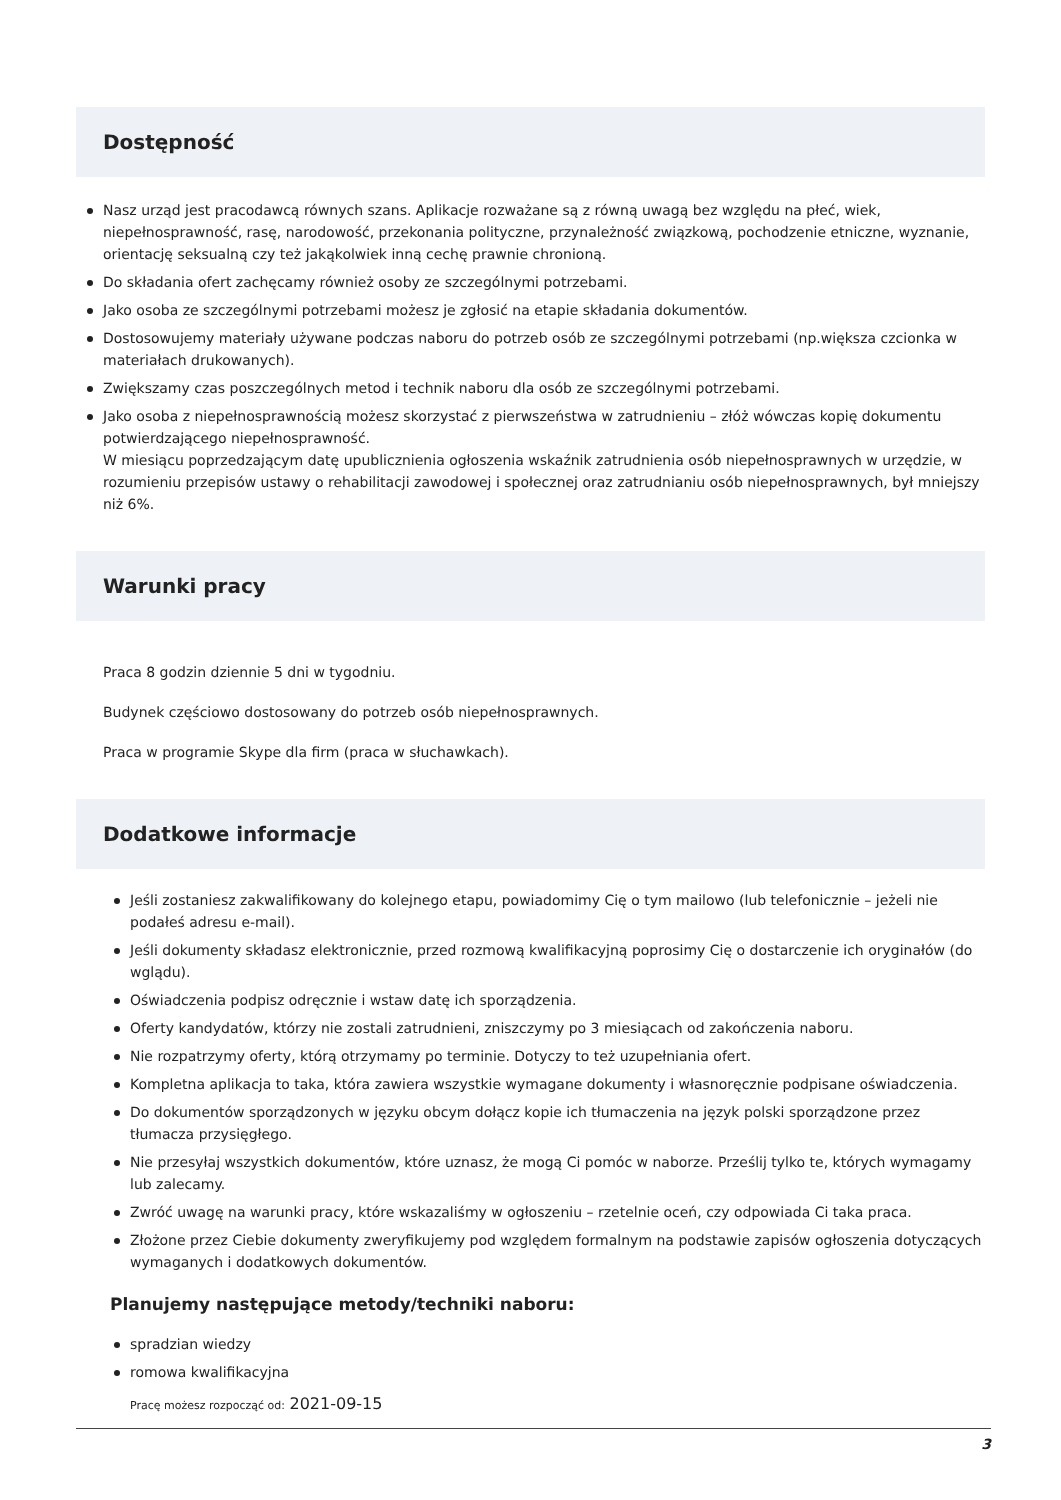Dostępność
Nasz urząd jest pracodawcą równych szans. Aplikacje rozważane są z równą uwagą bez względu na płeć, wiek, niepełnosprawność, rasę, narodowość, przekonania polityczne, przynależność związkową, pochodzenie etniczne, wyznanie, orientację seksualną czy też jakąkolwiek inną cechę prawnie chronioną.
Do składania ofert zachęcamy również osoby ze szczególnymi potrzebami.
Jako osoba ze szczególnymi potrzebami możesz je zgłosić na etapie składania dokumentów.
Dostosowujemy materiały używane podczas naboru do potrzeb osób ze szczególnymi potrzebami (np.większa czcionka w materiałach drukowanych).
Zwiększamy czas poszczególnych metod i technik naboru dla osób ze szczególnymi potrzebami.
Jako osoba z niepełnosprawnością możesz skorzystać z pierwszeństwa w zatrudnieniu – złóż wówczas kopię dokumentu potwierdzającego niepełnosprawność.
W miesiącu poprzedzającym datę upublicznienia ogłoszenia wskaźnik zatrudnienia osób niepełnosprawnych w urzędzie, w rozumieniu przepisów ustawy o rehabilitacji zawodowej i społecznej oraz zatrudnianiu osób niepełnosprawnych, był mniejszy niż 6%.
Warunki pracy
Praca 8 godzin dziennie 5 dni w tygodniu.
Budynek częściowo dostosowany do potrzeb osób niepełnosprawnych.
Praca w programie Skype dla firm (praca w słuchawkach).
Dodatkowe informacje
Jeśli zostaniesz zakwalifikowany do kolejnego etapu, powiadomimy Cię o tym mailowo (lub telefonicznie – jeżeli nie podałeś adresu e-mail).
Jeśli dokumenty składasz elektronicznie, przed rozmową kwalifikacyjną poprosimy Cię o dostarczenie ich oryginałów (do wglądu).
Oświadczenia podpisz odręcznie i wstaw datę ich sporządzenia.
Oferty kandydatów, którzy nie zostali zatrudnieni, zniszczymy po 3 miesiącach od zakończenia naboru.
Nie rozpatrzymy oferty, którą otrzymamy po terminie. Dotyczy to też uzupełniania ofert.
Kompletna aplikacja to taka, która zawiera wszystkie wymagane dokumenty i własnoręcznie podpisane oświadczenia.
Do dokumentów sporządzonych w języku obcym dołącz kopie ich tłumaczenia na język polski sporządzone przez tłumacza przysięgłego.
Nie przesyłaj wszystkich dokumentów, które uznasz, że mogą Ci pomóc w naborze. Prześlij tylko te, których wymagamy lub zalecamy.
Zwróć uwagę na warunki pracy, które wskazaliśmy w ogłoszeniu – rzetelnie oceń, czy odpowiada Ci taka praca.
Złożone przez Ciebie dokumenty zweryfikujemy pod względem formalnym na podstawie zapisów ogłoszenia dotyczących wymaganych i dodatkowych dokumentów.
Planujemy następujące metody/techniki naboru:
spradzian wiedzy
romowa kwalifikacyjna
Pracę możesz rozpocząć od: 2021-09-15
3